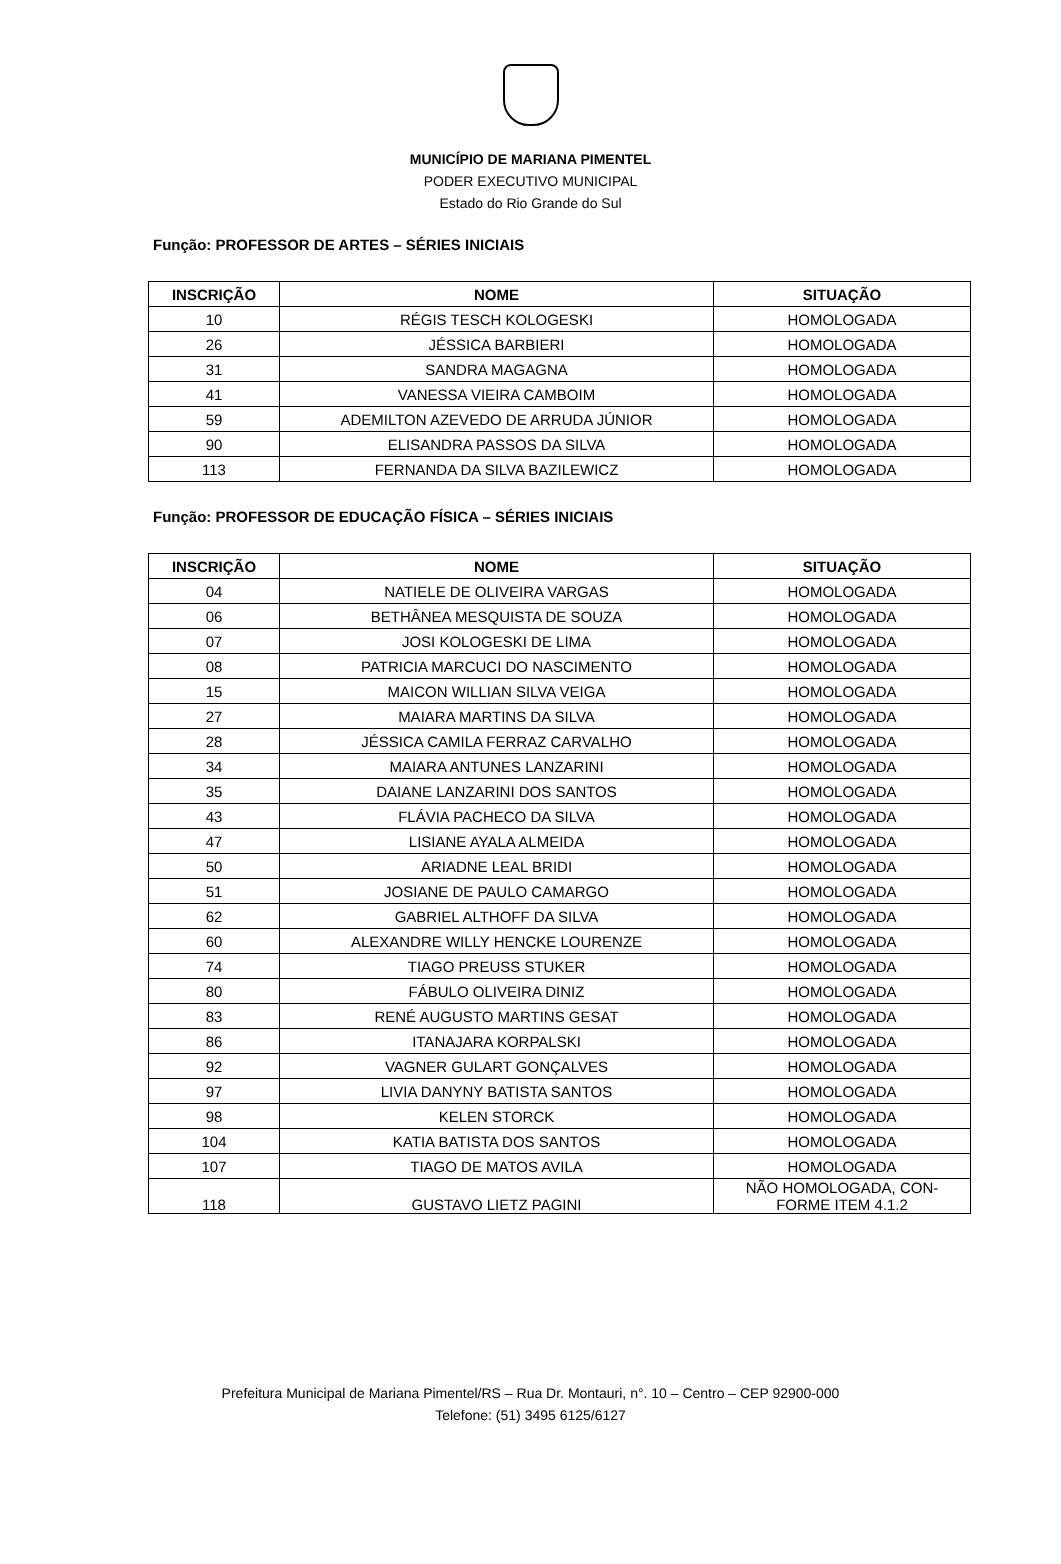MUNICÍPIO DE MARIANA PIMENTEL
PODER EXECUTIVO MUNICIPAL
Estado do Rio Grande do Sul
Função: PROFESSOR DE ARTES – SÉRIES INICIAIS
| INSCRIÇÃO | NOME | SITUAÇÃO |
| --- | --- | --- |
| 10 | RÉGIS TESCH KOLOGESKI | HOMOLOGADA |
| 26 | JÉSSICA BARBIERI | HOMOLOGADA |
| 31 | SANDRA MAGAGNA | HOMOLOGADA |
| 41 | VANESSA VIEIRA CAMBOIM | HOMOLOGADA |
| 59 | ADEMILTON AZEVEDO DE ARRUDA JÚNIOR | HOMOLOGADA |
| 90 | ELISANDRA PASSOS DA SILVA | HOMOLOGADA |
| 113 | FERNANDA DA SILVA BAZILEWICZ | HOMOLOGADA |
Função: PROFESSOR DE EDUCAÇÃO FÍSICA – SÉRIES INICIAIS
| INSCRIÇÃO | NOME | SITUAÇÃO |
| --- | --- | --- |
| 04 | NATIELE DE OLIVEIRA VARGAS | HOMOLOGADA |
| 06 | BETHÂNEA MESQUISTA DE SOUZA | HOMOLOGADA |
| 07 | JOSI KOLOGESKI DE LIMA | HOMOLOGADA |
| 08 | PATRICIA MARCUCI DO NASCIMENTO | HOMOLOGADA |
| 15 | MAICON WILLIAN SILVA VEIGA | HOMOLOGADA |
| 27 | MAIARA MARTINS DA SILVA | HOMOLOGADA |
| 28 | JÉSSICA CAMILA FERRAZ CARVALHO | HOMOLOGADA |
| 34 | MAIARA ANTUNES LANZARINI | HOMOLOGADA |
| 35 | DAIANE LANZARINI DOS SANTOS | HOMOLOGADA |
| 43 | FLÁVIA PACHECO DA SILVA | HOMOLOGADA |
| 47 | LISIANE AYALA ALMEIDA | HOMOLOGADA |
| 50 | ARIADNE LEAL BRIDI | HOMOLOGADA |
| 51 | JOSIANE DE PAULO CAMARGO | HOMOLOGADA |
| 62 | GABRIEL ALTHOFF DA SILVA | HOMOLOGADA |
| 60 | ALEXANDRE WILLY HENCKE LOURENZE | HOMOLOGADA |
| 74 | TIAGO PREUSS STUKER | HOMOLOGADA |
| 80 | FÁBULO OLIVEIRA DINIZ | HOMOLOGADA |
| 83 | RENÉ AUGUSTO MARTINS GESAT | HOMOLOGADA |
| 86 | ITANAJARA KORPALSKI | HOMOLOGADA |
| 92 | VAGNER GULART GONÇALVES | HOMOLOGADA |
| 97 | LIVIA DANYNY BATISTA SANTOS | HOMOLOGADA |
| 98 | KELEN STORCK | HOMOLOGADA |
| 104 | KATIA BATISTA DOS SANTOS | HOMOLOGADA |
| 107 | TIAGO DE MATOS AVILA | HOMOLOGADA |
| 118 | GUSTAVO LIETZ PAGINI | NÃO HOMOLOGADA, CON- FORME ITEM 4.1.2 |
Prefeitura Municipal de Mariana Pimentel/RS – Rua Dr. Montauri, n°. 10 – Centro – CEP 92900-000
Telefone: (51) 3495 6125/6127